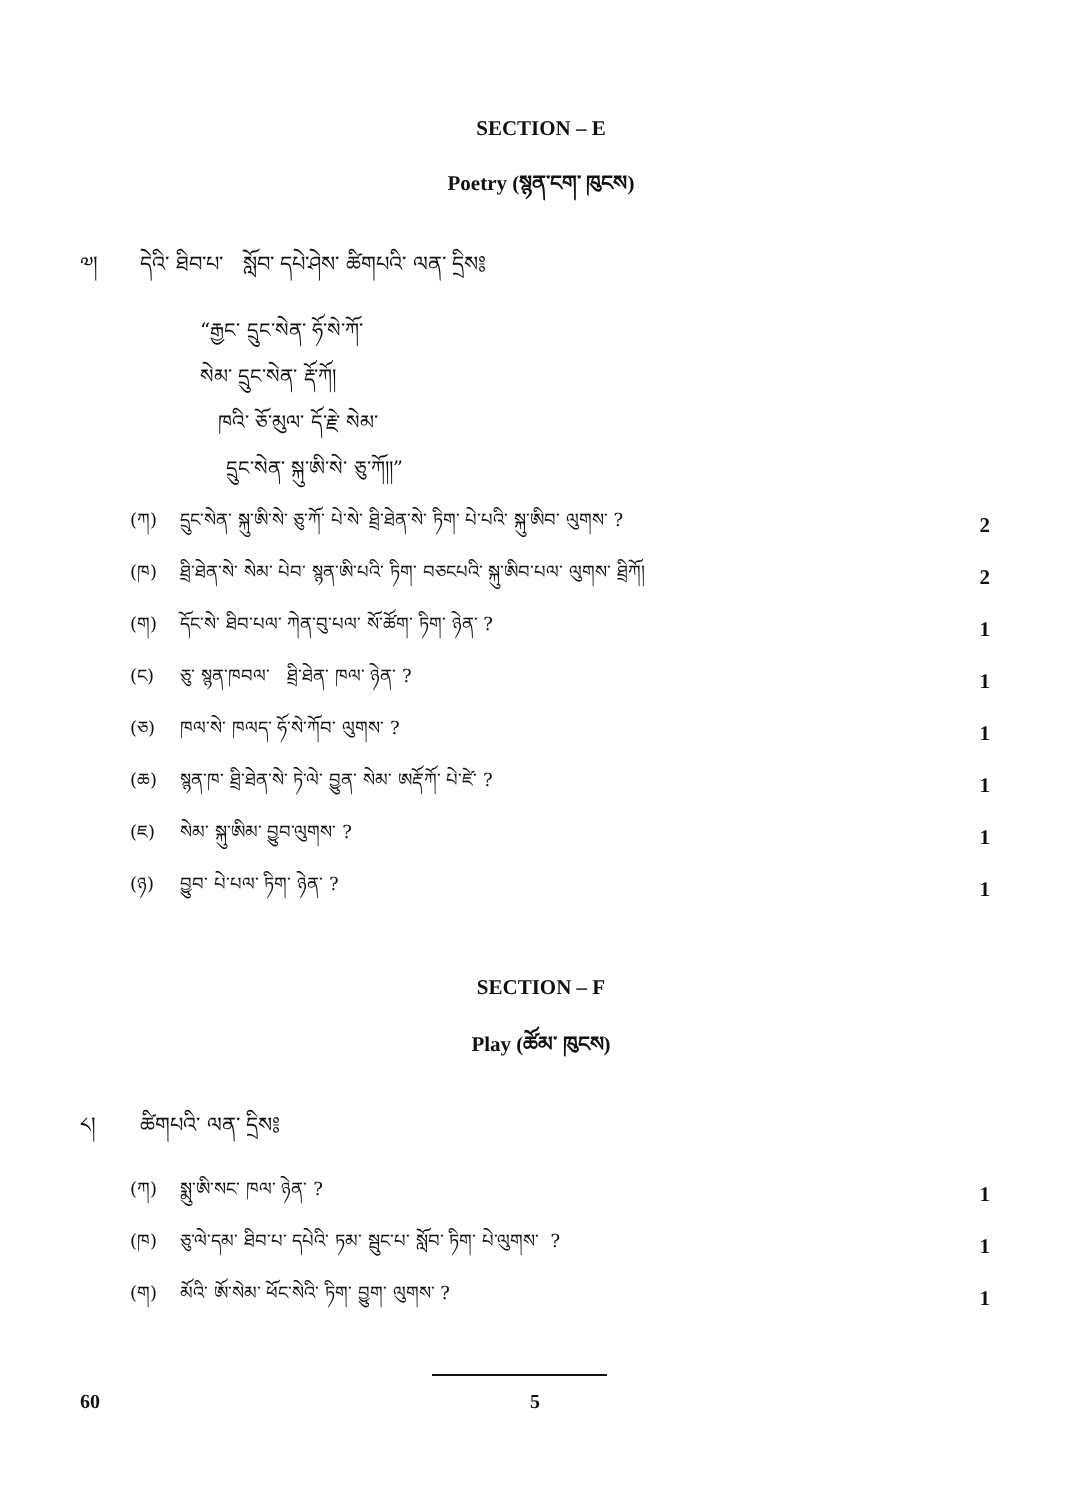SECTION – E
Poetry (སྙན་ངག་ ཁུངས)
༧། དེའི་ ཐིབ་པ་ སློབ་ དཔེ་ཤེས་ ཚིགཔའི་ ལན་ དྲིས༔
“རྒྱང་ དྲུང་སེན་ ཧོ་སེ་ཀོ་
སེམ་ དྲུང་སེན་ རྡོ་ཀོ།
ཁའི་ ཅོ་མུལ་ དོ་རྗེ་ སེམ་
དྲུང་སེན་ སྐུ་ཨི་སེ་ ཅུ་ཀོ།།”
(ཀ) དྲུང་སེན་ སྐུ་ཨི་སེ་ ཅུ་ཀོ་ པེ་སེ་ ཐྲི་ཐེན་སེ་ ཏིག་ པེ་པའི་ སྐུ་ཨིབ་ ལུགས་ ? 2
(ཁ) ཐྲི་ཐེན་སེ་ སེམ་ པེབ་ སྙན་ཨི་པའི་ ཏིག་ བཅངཔའི་ སྐུ་ཨིབ་པལ་ ལུགས་ ཐྲིཀོ། 2
(ག) དོང་སེ་ ཐིབ་པལ་ ཀེན་བུ་པལ་ སོ་ཚོག་ ཏིག་ ཉེན་ ? 1
(ང) ཅུ་ སྙན་ཁབལ་ ཐྲི་ཐེན་ ཁལ་ ཉེན་ ? 1
(ཅ) ཁལ་སེ་ ཁལད་ ཧོ་སེ་ཀོབ་ ལུགས་ ? 1
(ཆ) སྙན་ཁ་ ཐྲི་ཐེན་སེ་ ཏེ་ལེ་ བྱུན་ སེམ་ ཨརྡོ་ཀོ་ པེ་ཛེ་ ? 1
(ཇ) སེམ་ སྐུ་ཨིམ་ བྱུབ་ལུགས་ ? 1
(ཉ) བྱུབ་ པེ་པལ་ ཏིག་ ཉེན་ ? 1
SECTION – F
Play (ཚོམ་ ཁུངས)
༨། ཚིགཔའི་ ལན་ དྲིས༔
(ཀ) སྨུ་ཨི་སང་ ཁལ་ ཉེན་ ? 1
(ཁ) ཅུ་ལེ་དམ་ ཐིབ་པ་ དཔེའི་ ཏམ་ སྦུང་པ་ སློབ་ ཏིག་ པེ་ལུགས་ ? 1
(ག) མོའི་ ཨོ་སེམ་ ཕོང་སེའི་ ཏིག་ བྱུག་ ལུགས་ ? 1
60 5